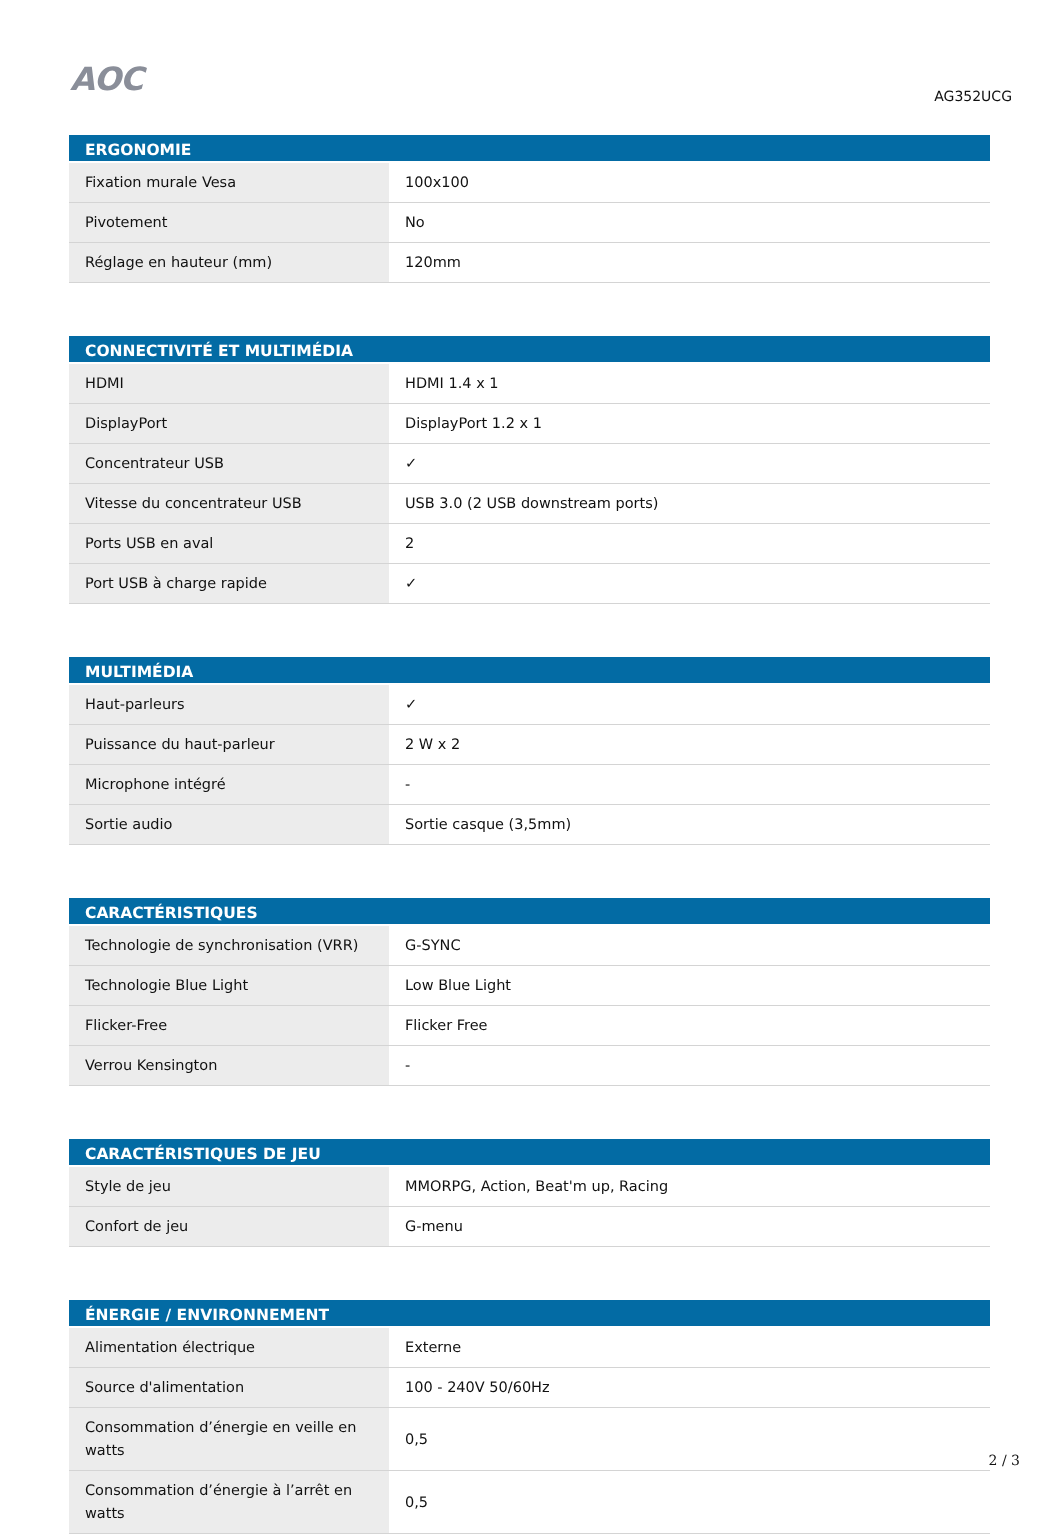AOC
AG352UCG
| ERGONOMIE | |
| --- | --- |
| Fixation murale Vesa | 100x100 |
| Pivotement | No |
| Réglage en hauteur (mm) | 120mm |
| CONNECTIVITÉ ET MULTIMÉDIA | |
| --- | --- |
| HDMI | HDMI 1.4 x 1 |
| DisplayPort | DisplayPort 1.2 x 1 |
| Concentrateur USB | ✓ |
| Vitesse du concentrateur USB | USB 3.0 (2 USB downstream ports) |
| Ports USB en aval | 2 |
| Port USB à charge rapide | ✓ |
| MULTIMÉDIA | |
| --- | --- |
| Haut-parleurs | ✓ |
| Puissance du haut-parleur | 2 W x 2 |
| Microphone intégré | - |
| Sortie audio | Sortie casque (3,5mm) |
| CARACTÉRISTIQUES | |
| --- | --- |
| Technologie de synchronisation (VRR) | G-SYNC |
| Technologie Blue Light | Low Blue Light |
| Flicker-Free | Flicker Free |
| Verrou Kensington | - |
| CARACTÉRISTIQUES DE JEU | |
| --- | --- |
| Style de jeu | MMORPG, Action, Beat'm up, Racing |
| Confort de jeu | G-menu |
| ÉNERGIE / ENVIRONNEMENT | |
| --- | --- |
| Alimentation électrique | Externe |
| Source d'alimentation | 100 - 240V 50/60Hz |
| Consommation d’énergie en veille en watts | 0,5 |
| Consommation d’énergie à l’arrêt en watts | 0,5 |
2 / 3